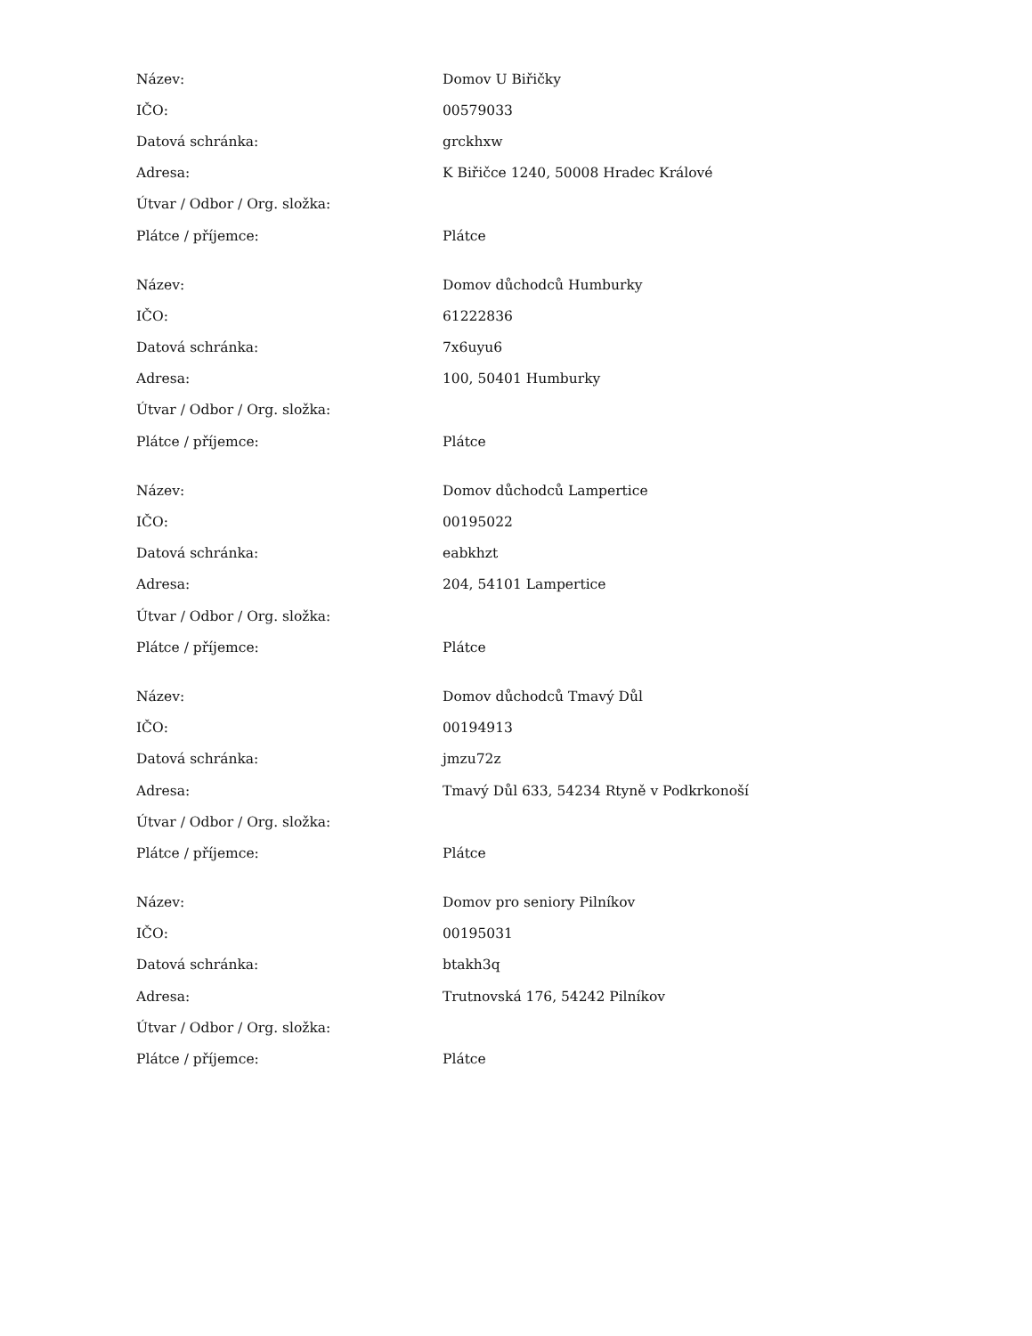| Název: | Domov U Biřičky |
| IČO: | 00579033 |
| Datová schránka: | grckhxw |
| Adresa: | K Biřičce 1240, 50008 Hradec Králové |
| Útvar / Odbor / Org. složka: | |
| Plátce / příjemce: | Plátce |
| Název: | Domov důchodců Humburky |
| IČO: | 61222836 |
| Datová schránka: | 7x6uyu6 |
| Adresa: | 100, 50401 Humburky |
| Útvar / Odbor / Org. složka: | |
| Plátce / příjemce: | Plátce |
| Název: | Domov důchodců Lampertice |
| IČO: | 00195022 |
| Datová schránka: | eabkhzt |
| Adresa: | 204, 54101 Lampertice |
| Útvar / Odbor / Org. složka: | |
| Plátce / příjemce: | Plátce |
| Název: | Domov důchodců Tmavý Důl |
| IČO: | 00194913 |
| Datová schránka: | jmzu72z |
| Adresa: | Tmavý Důl 633, 54234 Rtyně v Podkrkonoší |
| Útvar / Odbor / Org. složka: | |
| Plátce / příjemce: | Plátce |
| Název: | Domov pro seniory Pilníkov |
| IČO: | 00195031 |
| Datová schránka: | btakh3q |
| Adresa: | Trutnovská 176, 54242 Pilníkov |
| Útvar / Odbor / Org. složka: | |
| Plátce / příjemce: | Plátce |